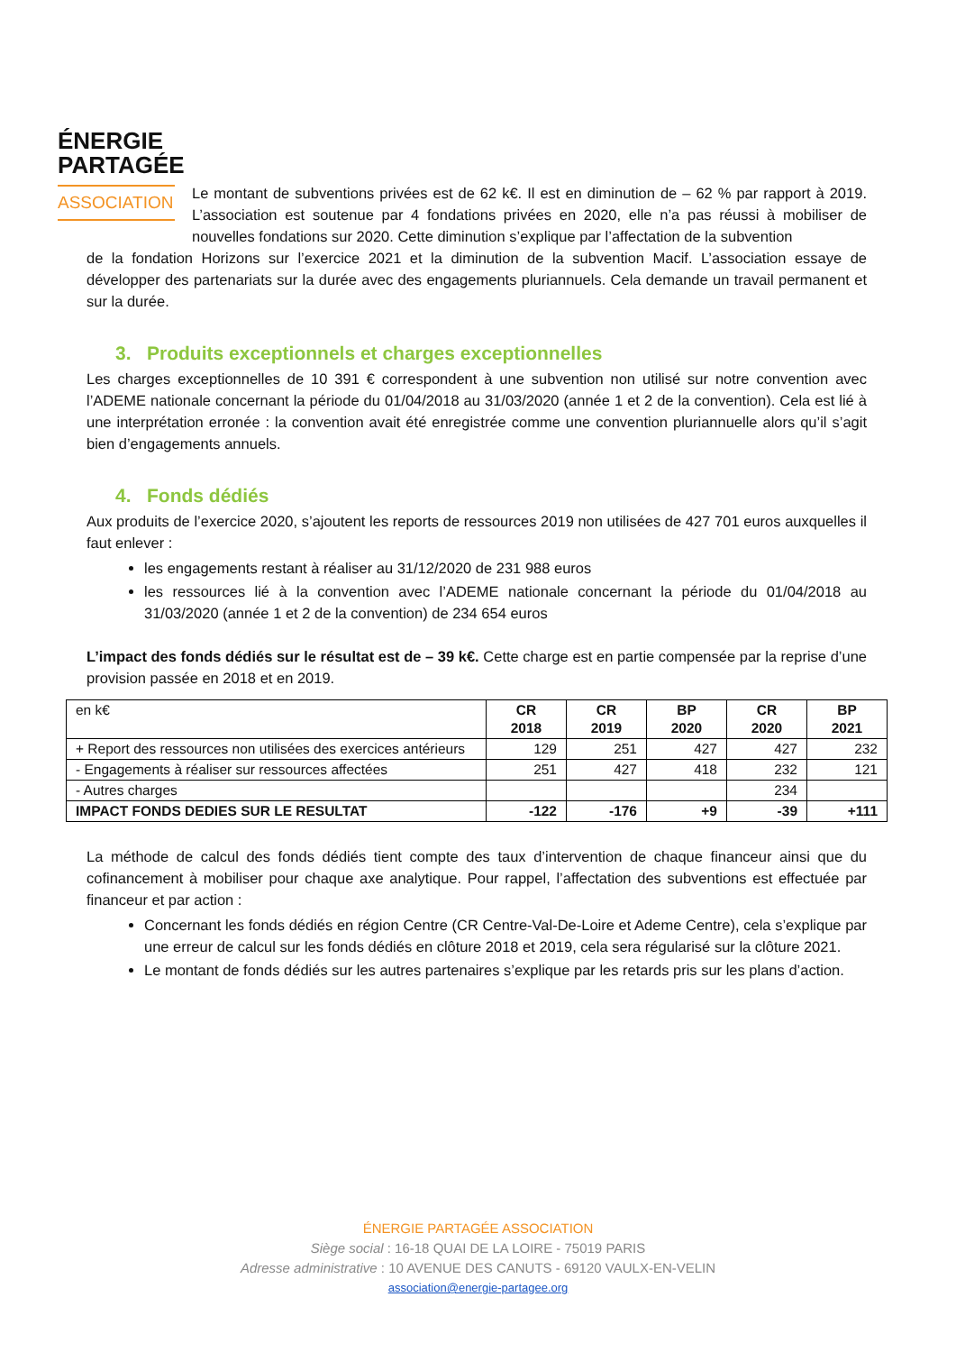ÉNERGIE
PARTAGÉE
ASSOCIATION
Le montant de subventions privées est de 62 k€. Il est en diminution de – 62 % par rapport à 2019. L’association est soutenue par 4 fondations privées en 2020, elle n’a pas réussi à mobiliser de nouvelles fondations sur 2020. Cette diminution s’explique par l’affectation de la subvention
de la fondation Horizons sur l’exercice 2021 et la diminution de la subvention Macif. L’association essaye de développer des partenariats sur la durée avec des engagements pluriannuels. Cela demande un travail permanent et sur la durée.
3. Produits exceptionnels et charges exceptionnelles
Les charges exceptionnelles de 10 391 € correspondent à une subvention non utilisé sur notre convention avec l’ADEME nationale concernant la période du 01/04/2018 au 31/03/2020 (année 1 et 2 de la convention). Cela est lié à une interprétation erronée : la convention avait été enregistrée comme une convention pluriannuelle alors qu’il s’agit bien d’engagements annuels.
4. Fonds dédiés
Aux produits de l’exercice 2020, s’ajoutent les reports de ressources 2019 non utilisées de 427 701 euros auxquelles il faut enlever :
les engagements restant à réaliser au 31/12/2020 de 231 988 euros
les ressources lié à la convention avec l’ADEME nationale concernant la période du 01/04/2018 au 31/03/2020 (année 1 et 2 de la convention) de 234 654 euros
L’impact des fonds dédiés sur le résultat est de – 39 k€. Cette charge est en partie compensée par la reprise d’une provision passée en 2018 et en 2019.
| en k€ | CR 2018 | CR 2019 | BP 2020 | CR 2020 | BP 2021 |
| + Report des ressources non utilisées des exercices antérieurs | 129 | 251 | 427 | 427 | 232 |
| - Engagements à réaliser sur ressources affectées | 251 | 427 | 418 | 232 | 121 |
| - Autres charges | | | | 234 | |
| IMPACT FONDS DEDIES SUR LE RESULTAT | -122 | -176 | +9 | -39 | +111 |
La méthode de calcul des fonds dédiés tient compte des taux d’intervention de chaque financeur ainsi que du cofinancement à mobiliser pour chaque axe analytique. Pour rappel, l’affectation des subventions est effectuée par financeur et par action :
Concernant les fonds dédiés en région Centre (CR Centre-Val-De-Loire et Ademe Centre), cela s’explique par une erreur de calcul sur les fonds dédiés en clôture 2018 et 2019, cela sera régularisé sur la clôture 2021.
Le montant de fonds dédiés sur les autres partenaires s’explique par les retards pris sur les plans d’action.
ÉNERGIE PARTAGÉE ASSOCIATION
Siège social : 16-18 QUAI DE LA LOIRE - 75019 PARIS
Adresse administrative : 10 AVENUE DES CANUTS - 69120 VAULX-EN-VELIN
association@energie-partagee.org